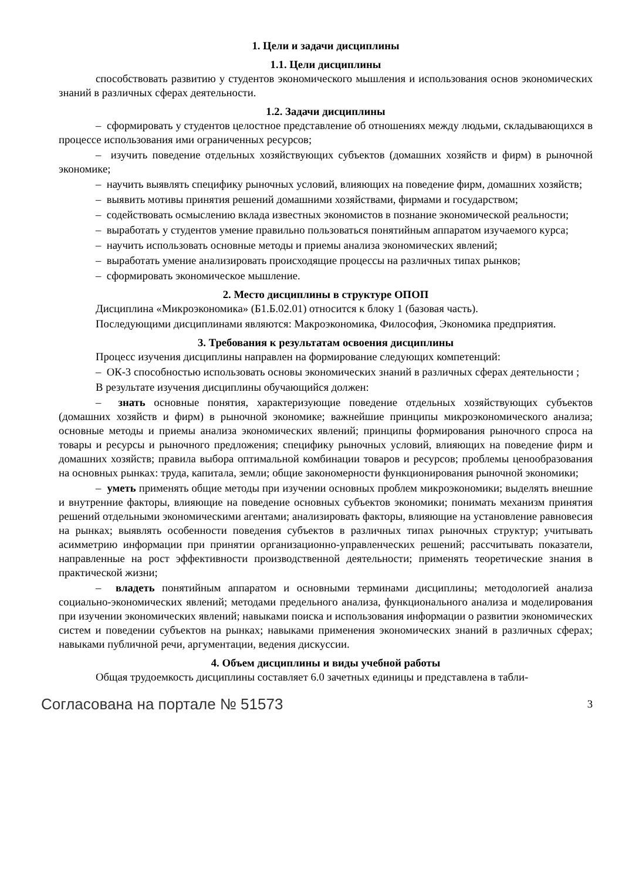1. Цели и задачи дисциплины
1.1. Цели дисциплины
способствовать развитию у студентов экономического мышления и использования основ экономических знаний в различных сферах деятельности.
1.2. Задачи дисциплины
– сформировать у студентов целостное представление об отношениях между людьми, складывающихся в процессе использования ими ограниченных ресурсов;
– изучить поведение отдельных хозяйствующих субъектов (домашних хозяйств и фирм) в рыночной экономике;
– научить выявлять специфику рыночных условий, влияющих на поведение фирм, домашних хозяйств;
– выявить мотивы принятия решений домашними хозяйствами, фирмами и государством;
– содействовать осмыслению вклада известных экономистов в познание экономической реальности;
– выработать у студентов умение правильно пользоваться понятийным аппаратом изучаемого курса;
– научить использовать основные методы и приемы анализа экономических явлений;
– выработать умение анализировать происходящие процессы на различных типах рынков;
– сформировать экономическое мышление.
2. Место дисциплины в структуре ОПОП
Дисциплина «Микроэкономика» (Б1.Б.02.01) относится к блоку 1 (базовая часть).
Последующими дисциплинами являются: Макроэкономика, Философия, Экономика предприятия.
3. Требования к результатам освоения дисциплины
Процесс изучения дисциплины направлен на формирование следующих компетенций:
– ОК-3 способностью использовать основы экономических знаний в различных сферах деятельности ;
В результате изучения дисциплины обучающийся должен:
– знать основные понятия, характеризующие поведение отдельных хозяйствующих субъектов (домашних хозяйств и фирм) в рыночной экономике; важнейшие принципы микроэкономического анализа; основные методы и приемы анализа экономических явлений; принципы формирования рыночного спроса на товары и ресурсы и рыночного предложения; специфику рыночных условий, влияющих на поведение фирм и домашних хозяйств; правила выбора оптимальной комбинации товаров и ресурсов; проблемы ценообразования на основных рынках: труда, капитала, земли; общие закономерности функционирования рыночной экономики;
– уметь применять общие методы при изучении основных проблем микроэкономики; выделять внешние и внутренние факторы, влияющие на поведение основных субъектов экономики; понимать механизм принятия решений отдельными экономическими агентами; анализировать факторы, влияющие на установление равновесия на рынках; выявлять особенности поведения субъектов в различных типах рыночных структур; учитывать асимметрию информации при принятии организационно-управленческих решений; рассчитывать показатели, направленные на рост эффективности производственной деятельности; применять теоретические знания в практической жизни;
– владеть понятийным аппаратом и основными терминами дисциплины; методологией анализа социально-экономических явлений; методами предельного анализа, функционального анализа и моделирования при изучении экономических явлений; навыками поиска и использования информации о развитии экономических систем и поведении субъектов на рынках; навыками применения экономических знаний в различных сферах; навыками публичной речи, аргументации, ведения дискуссии.
4. Объем дисциплины и виды учебной работы
Общая трудоемкость дисциплины составляет 6.0 зачетных единицы и представлена в табли-
Согласована на портале № 51573 3